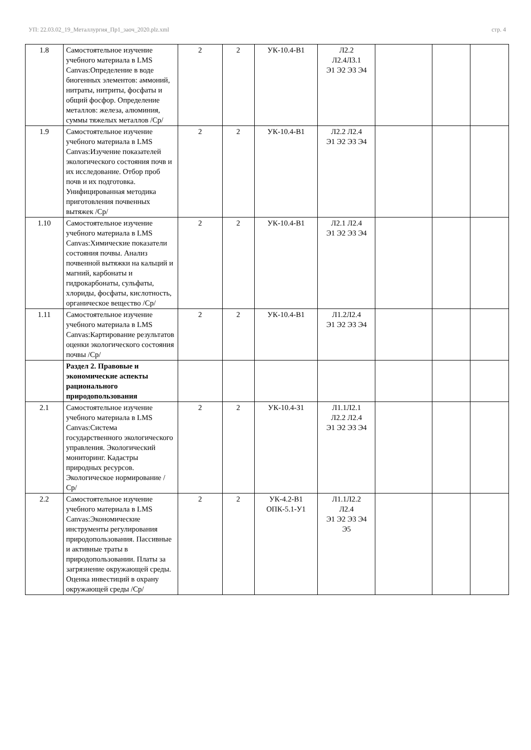УП: 22.03.02_19_Металлургия_Пр1_заоч_2020.plz.xml стр. 4
| 1.8 | Самостоятельное изучение учебного материала в LMS Canvas:Определение в воде биогенных элементов: аммоний, нитраты, нитриты, фосфаты и общий фосфор. Определение металлов: железа, алюминия, суммы тяжелых металлов /Ср/ | 2 | 2 | УК-10.4-В1 | Л2.2 Л2.4Л3.1 Э1 Э2 Э3 Э4 | | | |
| 1.9 | Самостоятельное изучение учебного материала в LMS Canvas:Изучение показателей экологического состояния почв и их исследование. Отбор проб почв и их подготовка. Унифицированная методика приготовления почвенных вытяжек /Ср/ | 2 | 2 | УК-10.4-В1 | Л2.2 Л2.4 Э1 Э2 Э3 Э4 | | | |
| 1.10 | Самостоятельное изучение учебного материала в LMS Canvas:Химические показатели состояния почвы. Анализ почвенной вытяжки на кальций и магний, карбонаты и гидрокарбонаты, сульфаты, хлориды, фосфаты, кислотность, органическое вещество /Ср/ | 2 | 2 | УК-10.4-В1 | Л2.1 Л2.4 Э1 Э2 Э3 Э4 | | | |
| 1.11 | Самостоятельное изучение учебного материала в LMS Canvas:Картирование результатов оценки экологического состояния почвы /Ср/ | 2 | 2 | УК-10.4-В1 | Л1.2Л2.4 Э1 Э2 Э3 Э4 | | | |
| | Раздел 2. Правовые и экономические аспекты рационального природопользования | | | | | | | |
| 2.1 | Самостоятельное изучение учебного материала в LMS Canvas:Система государственного экологического управления. Экологический мониторинг. Кадастры природных ресурсов. Экологическое нормирование /Ср/ | 2 | 2 | УК-10.4-З1 | Л1.1Л2.1 Л2.2 Л2.4 Э1 Э2 Э3 Э4 | | | |
| 2.2 | Самостоятельное изучение учебного материала в LMS Canvas:Экономические инструменты регулирования природопользования. Пассивные и активные траты в природопользовании. Платы за загрязнение окружающей среды. Оценка инвестиций в охрану окружающей среды /Ср/ | 2 | 2 | УК-4.2-В1 ОПК-5.1-У1 | Л1.1Л2.2 Л2.4 Э1 Э2 Э3 Э4 Э5 | | | |